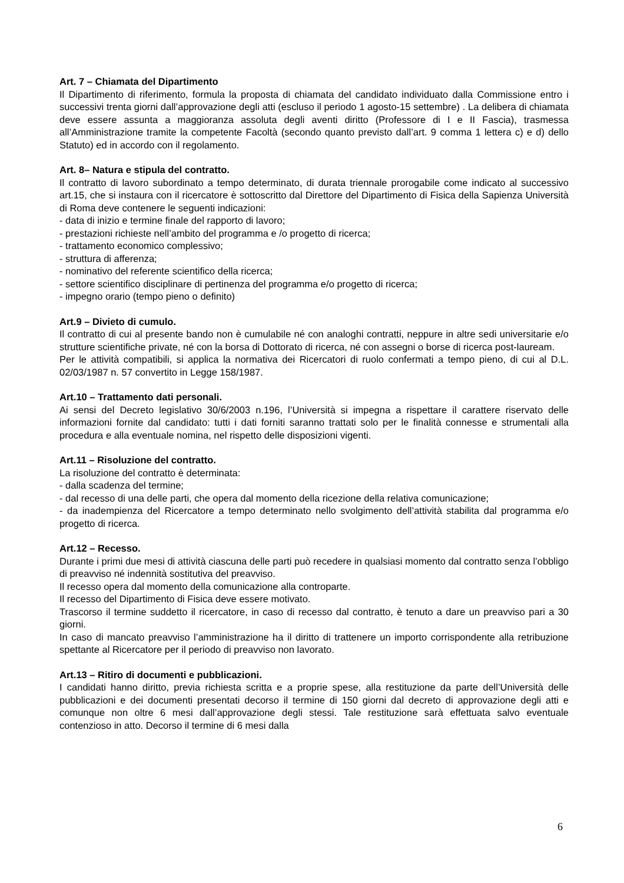Art. 7 – Chiamata del Dipartimento
Il Dipartimento di riferimento, formula la proposta di chiamata del candidato individuato dalla Commissione entro i successivi trenta giorni dall’approvazione degli atti (escluso il periodo 1 agosto-15 settembre) . La delibera di chiamata deve essere assunta a maggioranza assoluta degli aventi diritto (Professore di I e II Fascia), trasmessa all’Amministrazione tramite la competente Facoltà (secondo quanto previsto dall’art. 9 comma 1 lettera c) e d) dello Statuto) ed in accordo con il regolamento.
Art. 8– Natura e stipula del contratto.
Il contratto di lavoro subordinato a tempo determinato, di durata triennale prorogabile come indicato al successivo art.15, che si instaura con il ricercatore è sottoscritto dal Direttore del Dipartimento di Fisica della Sapienza Università di Roma deve contenere le seguenti indicazioni:
- data di inizio e termine finale del rapporto di lavoro;
- prestazioni richieste nell’ambito del programma e /o progetto di ricerca;
- trattamento economico complessivo;
- struttura di afferenza;
- nominativo del referente scientifico della ricerca;
- settore scientifico disciplinare di pertinenza del programma e/o progetto di ricerca;
- impegno orario (tempo pieno o definito)
Art.9 – Divieto di cumulo.
Il contratto di cui al presente bando non è cumulabile né con analoghi contratti, neppure in altre sedi universitarie e/o strutture scientifiche private, né con la borsa di Dottorato di ricerca, né con assegni o borse di ricerca post-lauream.
Per le attività compatibili, si applica la normativa dei Ricercatori di ruolo confermati a tempo pieno, di cui al D.L. 02/03/1987 n. 57 convertito in Legge 158/1987.
Art.10 – Trattamento dati personali.
Ai sensi del Decreto legislativo 30/6/2003 n.196, l’Università si impegna a rispettare il carattere riservato delle informazioni fornite dal candidato: tutti i dati forniti saranno trattati solo per le finalità connesse e strumentali alla procedura e alla eventuale nomina, nel rispetto delle disposizioni vigenti.
Art.11 – Risoluzione del contratto.
La risoluzione del contratto è determinata:
- dalla scadenza del termine;
- dal recesso di una delle parti, che opera dal momento della ricezione della relativa comunicazione;
- da inadempienza del Ricercatore a tempo determinato nello svolgimento dell’attività stabilita dal programma e/o progetto di ricerca.
Art.12 – Recesso.
Durante i primi due mesi di attività ciascuna delle parti può recedere in qualsiasi momento dal contratto senza l’obbligo di preavviso né indennità sostitutiva del preavviso.
Il recesso opera dal momento della comunicazione alla controparte.
Il recesso del Dipartimento di Fisica deve essere motivato.
Trascorso il termine suddetto il ricercatore, in caso di recesso dal contratto, è tenuto a dare un preavviso pari a 30 giorni.
In caso di mancato preavviso l’amministrazione ha il diritto di trattenere un importo corrispondente alla retribuzione spettante al Ricercatore per il periodo di preavviso non lavorato.
Art.13 – Ritiro di documenti e pubblicazioni.
I candidati hanno diritto, previa richiesta scritta e a proprie spese, alla restituzione da parte dell’Università delle pubblicazioni e dei documenti presentati decorso il termine di 150 giorni dal decreto di approvazione degli atti e comunque non oltre 6 mesi dall’approvazione degli stessi. Tale restituzione sarà effettuata salvo eventuale contenzioso in atto. Decorso il termine di 6 mesi dalla
6